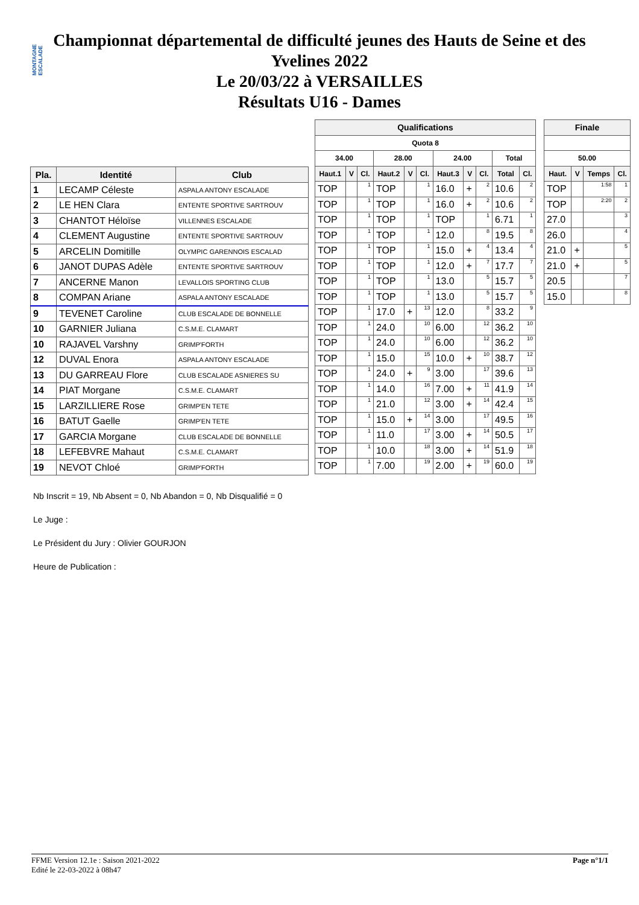MONTAGNE ESCALADE
Championnat départemental de difficulté jeunes des Hauts de Seine et des
Yvelines 2022
Le 20/03/22 à VERSAILLES
Résultats U16 - Dames
| Pla. | Identité | Club |
| --- | --- | --- |
| 1 | LECAMP Céleste | ASPALA ANTONY ESCALADE |
| 2 | LE HEN Clara | ENTENTE SPORTIVE SARTROUV |
| 3 | CHANTOT Héloïse | VILLENNES ESCALADE |
| 4 | CLEMENT Augustine | ENTENTE SPORTIVE SARTROUV |
| 5 | ARCELIN Domitille | OLYMPIC GARENNOIS ESCALAD |
| 6 | JANOT DUPAS Adèle | ENTENTE SPORTIVE SARTROUV |
| 7 | ANCERNE Manon | LEVALLOIS SPORTING CLUB |
| 8 | COMPAN Ariane | ASPALA ANTONY ESCALADE |
| 9 | TEVENET Caroline | CLUB ESCALADE DE BONNELLE |
| 10 | GARNIER Juliana | C.S.M.E. CLAMART |
| 10 | RAJAVEL Varshny | GRIMP'FORTH |
| 12 | DUVAL Enora | ASPALA ANTONY ESCALADE |
| 13 | DU GARREAU Flore | CLUB ESCALADE ASNIERES SU |
| 14 | PIAT Morgane | C.S.M.E. CLAMART |
| 15 | LARZILLIERE Rose | GRIMP'EN TETE |
| 16 | BATUT Gaelle | GRIMP'EN TETE |
| 17 | GARCIA Morgane | CLUB ESCALADE DE BONNELLE |
| 18 | LEFEBVRE Mahaut | C.S.M.E. CLAMART |
| 19 | NEVOT Chloé | GRIMP'FORTH |
| Qualifications | | | | | | | | | | |
| --- | --- | --- | --- | --- | --- | --- | --- | --- | --- | --- |
| Quota 8 | | | | | | | | | | |
| 34.00 | | | 28.00 | | | 24.00 | | | Total | |
| Haut.1 | V | Cl. | Haut.2 | V | Cl. | Haut.3 | V | Cl. | Total | Cl. |
| TOP | | 1 | TOP | | 1 | 16.0 | + | 2 | 10.6 | 2 |
| TOP | | 1 | TOP | | 1 | 16.0 | + | 2 | 10.6 | 2 |
| TOP | | 1 | TOP | | 1 | TOP | | 1 | 6.71 | 1 |
| TOP | | 1 | TOP | | 1 | 12.0 | | 8 | 19.5 | 8 |
| TOP | | 1 | TOP | | 1 | 15.0 | + | 4 | 13.4 | 4 |
| TOP | | 1 | TOP | | 1 | 12.0 | + | 7 | 17.7 | 7 |
| TOP | | 1 | TOP | | 1 | 13.0 | | 5 | 15.7 | 5 |
| TOP | | 1 | TOP | | 1 | 13.0 | | 5 | 15.7 | 5 |
| TOP | | 1 | 17.0 | + | 13 | 12.0 | | 8 | 33.2 | 9 |
| TOP | | 1 | 24.0 | | 10 | 6.00 | | 12 | 36.2 | 10 |
| TOP | | 1 | 24.0 | | 10 | 6.00 | | 12 | 36.2 | 10 |
| TOP | | 1 | 15.0 | | 15 | 10.0 | + | 10 | 38.7 | 12 |
| TOP | | 1 | 24.0 | + | 9 | 3.00 | | 17 | 39.6 | 13 |
| TOP | | 1 | 14.0 | | 16 | 7.00 | + | 11 | 41.9 | 14 |
| TOP | | 1 | 21.0 | | 12 | 3.00 | + | 14 | 42.4 | 15 |
| TOP | | 1 | 15.0 | + | 14 | 3.00 | | 17 | 49.5 | 16 |
| TOP | | 1 | 11.0 | | 17 | 3.00 | + | 14 | 50.5 | 17 |
| TOP | | 1 | 10.0 | | 18 | 3.00 | + | 14 | 51.9 | 18 |
| TOP | | 1 | 7.00 | | 19 | 2.00 | + | 19 | 60.0 | 19 |
| Finale | | | |
| --- | --- | --- | --- |
| 50.00 | | | |
| Haut. | V | Temps | Cl. |
| TOP | | 1:58 | 1 |
| TOP | | 2:20 | 2 |
| 27.0 | | | 3 |
| 26.0 | | | 4 |
| 21.0 | + | | 5 |
| 21.0 | + | | 5 |
| 20.5 | | | 7 |
| 15.0 | | | 8 |
Nb Inscrit = 19, Nb Absent = 0, Nb Abandon = 0, Nb Disqualifié = 0
Le Juge :
Le Président du Jury : Olivier GOURJON
Heure de Publication :
FFME Version 12.1e : Saison 2021-2022
Edité le 22-03-2022 à 08h47
Page n°1/1